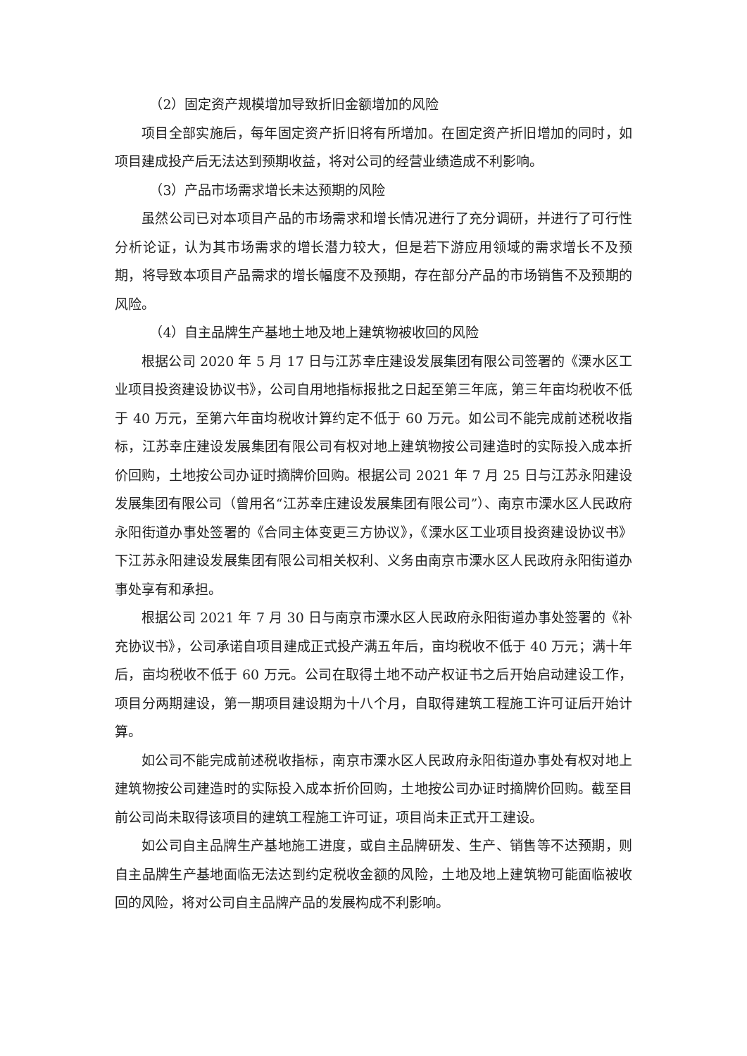（2）固定资产规模增加导致折旧金额增加的风险
项目全部实施后，每年固定资产折旧将有所增加。在固定资产折旧增加的同时，如项目建成投产后无法达到预期收益，将对公司的经营业绩造成不利影响。
（3）产品市场需求增长未达预期的风险
虽然公司已对本项目产品的市场需求和增长情况进行了充分调研，并进行了可行性分析论证，认为其市场需求的增长潜力较大，但是若下游应用领域的需求增长不及预期，将导致本项目产品需求的增长幅度不及预期，存在部分产品的市场销售不及预期的风险。
（4）自主品牌生产基地土地及地上建筑物被收回的风险
根据公司 2020 年 5 月 17 日与江苏幸庄建设发展集团有限公司签署的《溧水区工业项目投资建设协议书》，公司自用地指标报批之日起至第三年底，第三年亩均税收不低于 40 万元，至第六年亩均税收计算约定不低于 60 万元。如公司不能完成前述税收指标，江苏幸庄建设发展集团有限公司有权对地上建筑物按公司建造时的实际投入成本折价回购，土地按公司办证时摘牌价回购。根据公司 2021 年 7 月 25 日与江苏永阳建设发展集团有限公司（曾用名“江苏幸庄建设发展集团有限公司”）、南京市溧水区人民政府永阳街道办事处签署的《合同主体变更三方协议》，《溧水区工业项目投资建设协议书》下江苏永阳建设发展集团有限公司相关权利、义务由南京市溧水区人民政府永阳街道办事处享有和承担。
根据公司 2021 年 7 月 30 日与南京市溧水区人民政府永阳街道办事处签署的《补充协议书》，公司承诺自项目建成正式投产满五年后，亩均税收不低于 40 万元；满十年后，亩均税收不低于 60 万元。公司在取得土地不动产权证书之后开始启动建设工作，项目分两期建设，第一期项目建设期为十八个月，自取得建筑工程施工许可证后开始计算。
如公司不能完成前述税收指标，南京市溧水区人民政府永阳街道办事处有权对地上建筑物按公司建造时的实际投入成本折价回购，土地按公司办证时摘牌价回购。截至目前公司尚未取得该项目的建筑工程施工许可证，项目尚未正式开工建设。
如公司自主品牌生产基地施工进度，或自主品牌研发、生产、销售等不达预期，则自主品牌生产基地面临无法达到约定税收金额的风险，土地及地上建筑物可能面临被收回的风险，将对公司自主品牌产品的发展构成不利影响。